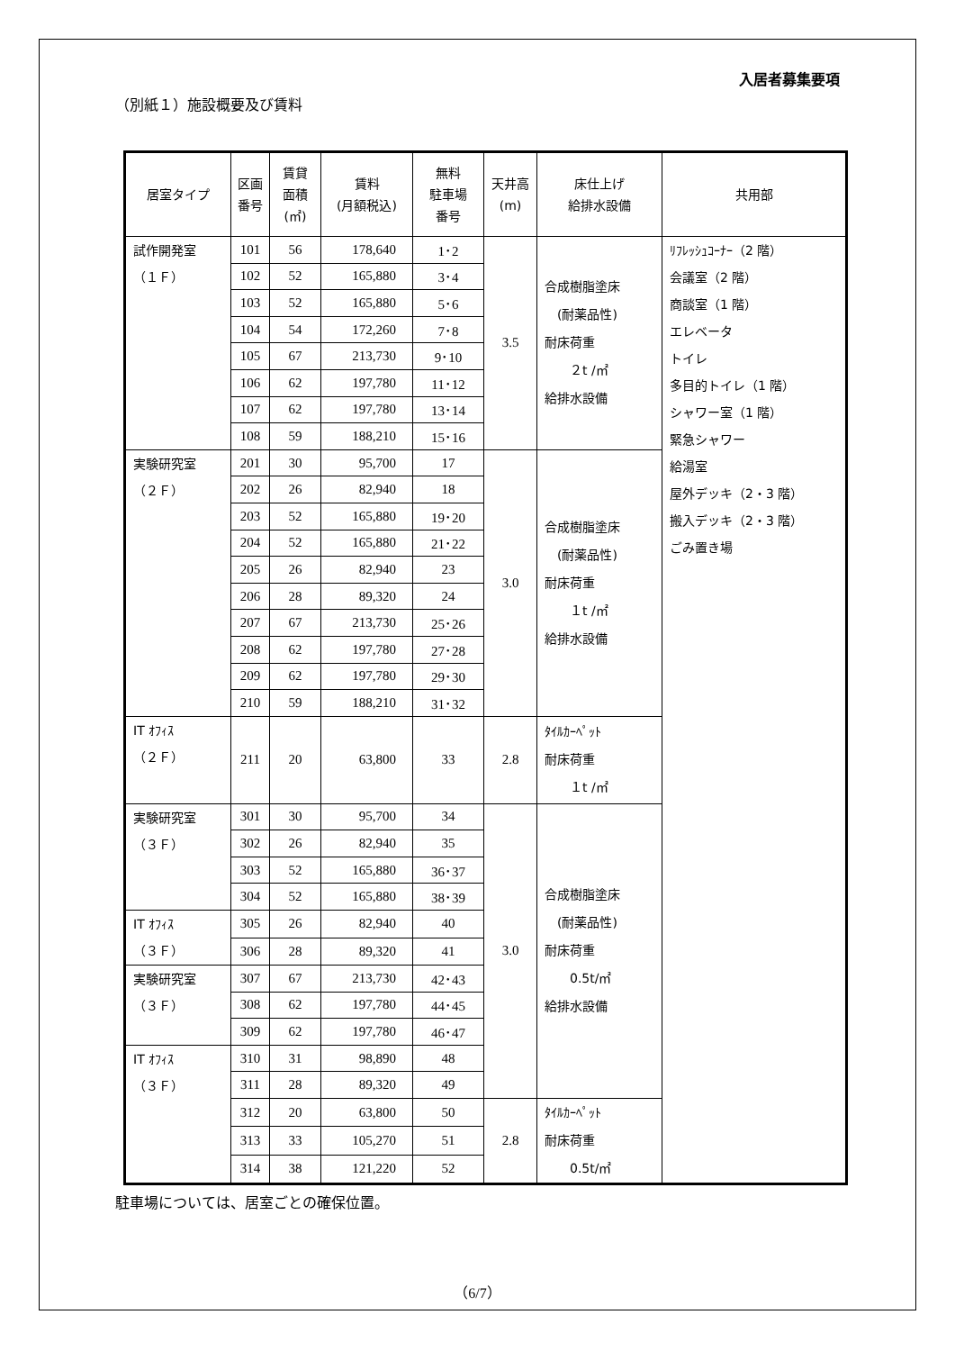入居者募集要項
（別紙１）施設概要及び賃料
| 居室タイプ | 区画 番号 | 賃貸 面積 (㎡) | 賃料 (月額税込) | 無料 駐車場 番号 | 天井高 (m) | 床仕上げ 給排水設備 | 共用部 |
| --- | --- | --- | --- | --- | --- | --- | --- |
| 試作開発室 （１Ｆ） | 101 | 56 | 178,640 | 1･2 | 3.5 | 合成樹脂塗床 (耐薬品性) 耐床荷重 ２t /㎡ 給排水設備 | ﾘﾌﾚｯｼｭｺｰﾅｰ（2 階） 会議室（2 階） 商談室（1 階） エレベータ トイレ 多目的トイレ（1 階） シャワー室（1 階） 緊急シャワー 給湯室 屋外デッキ（2・3 階） 搬入デッキ（2・3 階） ごみ置き場 |
| | 102 | 52 | 165,880 | 3･4 | | | |
| | 103 | 52 | 165,880 | 5･6 | | | |
| | 104 | 54 | 172,260 | 7･8 | | | |
| | 105 | 67 | 213,730 | 9･10 | | | |
| | 106 | 62 | 197,780 | 11･12 | | | |
| | 107 | 62 | 197,780 | 13･14 | | | |
| | 108 | 59 | 188,210 | 15･16 | | | |
| 実験研究室 （２Ｆ） | 201 | 30 | 95,700 | 17 | 3.0 | 合成樹脂塗床 (耐薬品性) 耐床荷重 １t /㎡ 給排水設備 | |
| | 202 | 26 | 82,940 | 18 | | | |
| | 203 | 52 | 165,880 | 19･20 | | | |
| | 204 | 52 | 165,880 | 21･22 | | | |
| | 205 | 26 | 82,940 | 23 | | | |
| | 206 | 28 | 89,320 | 24 | | | |
| | 207 | 67 | 213,730 | 25･26 | | | |
| | 208 | 62 | 197,780 | 27･28 | | | |
| | 209 | 62 | 197,780 | 29･30 | | | |
| | 210 | 59 | 188,210 | 31･32 | | | |
| IT ｵﾌｨｽ （２Ｆ） | 211 | 20 | 63,800 | 33 | 2.8 | ﾀｲﾙｶｰﾍﾟｯﾄ 耐床荷重 １t /㎡ | |
| 実験研究室 （３Ｆ） | 301 | 30 | 95,700 | 34 | 3.0 | 合成樹脂塗床 (耐薬品性) 耐床荷重 0.5t/㎡ 給排水設備 | |
| | 302 | 26 | 82,940 | 35 | | | |
| | 303 | 52 | 165,880 | 36･37 | | | |
| | 304 | 52 | 165,880 | 38･39 | | | |
| IT ｵﾌｨｽ （３Ｆ） | 305 | 26 | 82,940 | 40 | | | |
| | 306 | 28 | 89,320 | 41 | | | |
| 実験研究室 （３Ｆ） | 307 | 67 | 213,730 | 42･43 | | | |
| | 308 | 62 | 197,780 | 44･45 | | | |
| | 309 | 62 | 197,780 | 46･47 | | | |
| IT ｵﾌｨｽ （３Ｆ） | 310 | 31 | 98,890 | 48 | | | |
| | 311 | 28 | 89,320 | 49 | | | |
| | 312 | 20 | 63,800 | 50 | 2.8 | ﾀｲﾙｶｰﾍﾟｯﾄ 耐床荷重 0.5t/㎡ | |
| | 313 | 33 | 105,270 | 51 | | | |
| | 314 | 38 | 121,220 | 52 | | | |
駐車場については、居室ごとの確保位置。
（6/7）